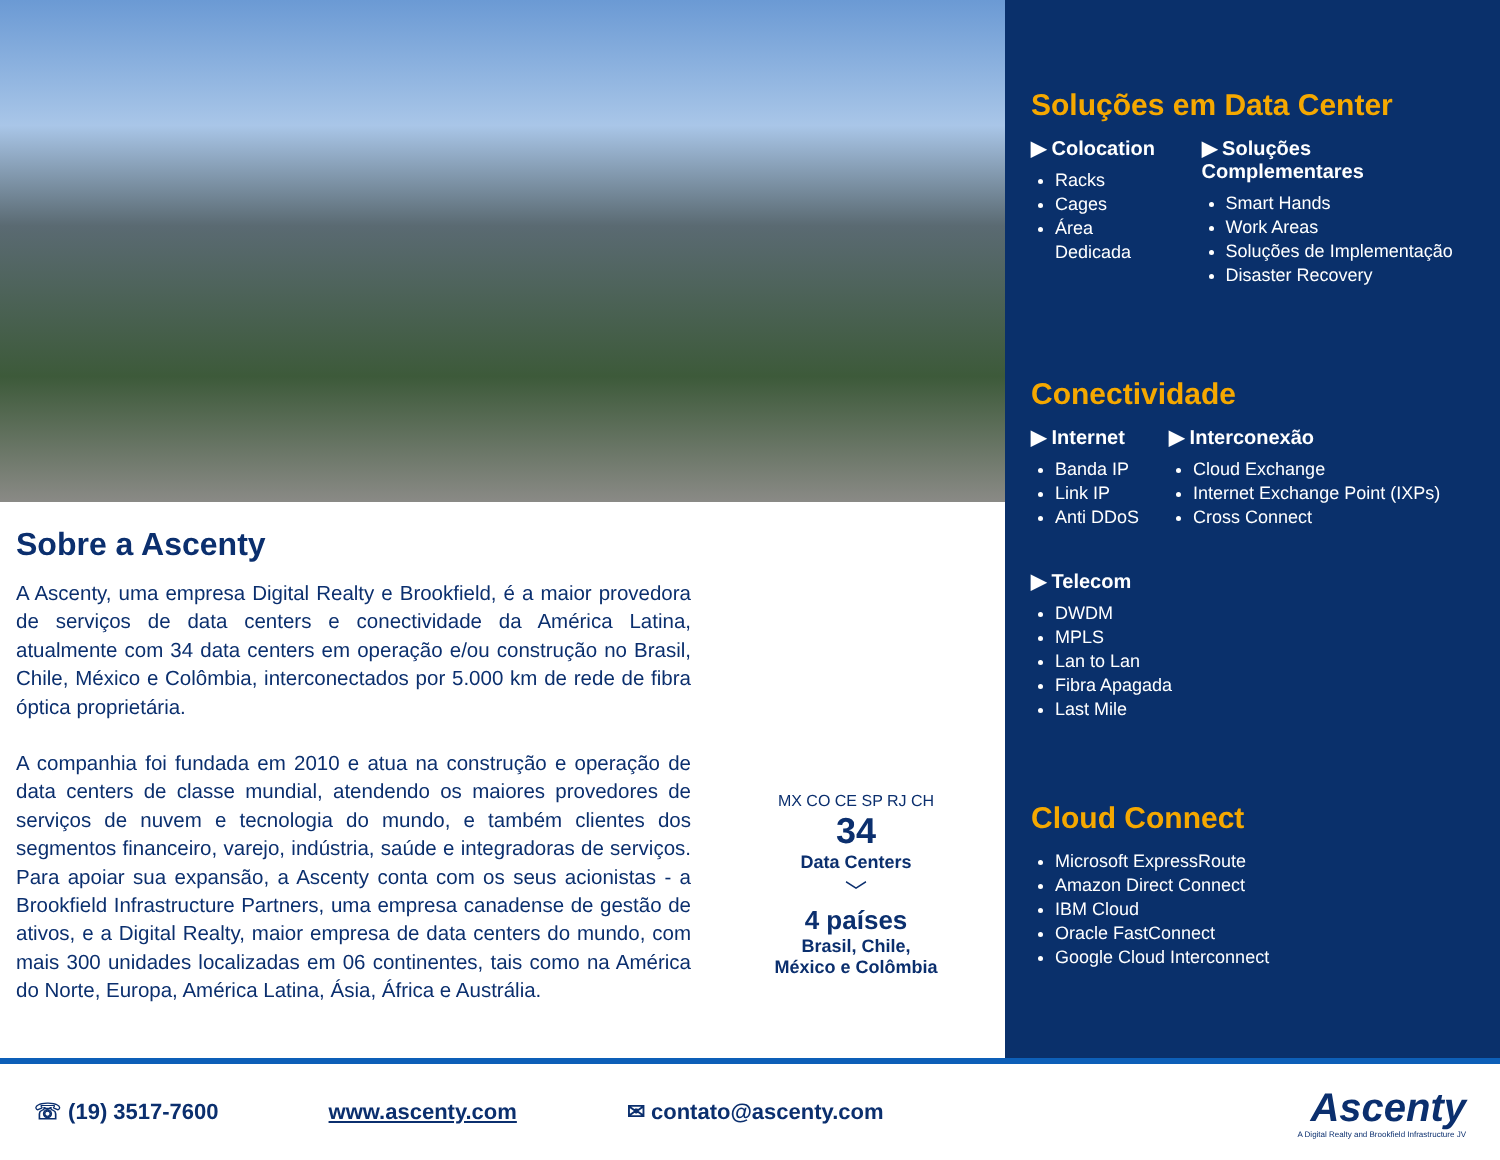Sobre a Ascenty
A Ascenty, uma empresa Digital Realty e Brookfield, é a maior provedora de serviços de data centers e conectividade da América Latina, atualmente com 34 data centers em operação e/ou construção no Brasil, Chile, México e Colômbia, interconectados por 5.000 km de rede de fibra óptica proprietária.
A companhia foi fundada em 2010 e atua na construção e operação de data centers de classe mundial, atendendo os maiores provedores de serviços de nuvem e tecnologia do mundo, e também clientes dos segmentos financeiro, varejo, indústria, saúde e integradoras de serviços. Para apoiar sua expansão, a Ascenty conta com os seus acionistas - a Brookfield Infrastructure Partners, uma empresa canadense de gestão de ativos, e a Digital Realty, maior empresa de data centers do mundo, com mais 300 unidades localizadas em 06 continentes, tais como na América do Norte, Europa, América Latina, Ásia, África e Austrália.
MX CO CE SP RJ CH
34
Data Centers
﹀
4 países
Brasil, Chile,
México e Colômbia
Soluções em Data Center
▶ Colocation
Racks
Cages
Área Dedicada
▶ Soluções Complementares
Smart Hands
Work Areas
Soluções de Implementação
Disaster Recovery
Conectividade
▶ Internet
Banda IP
Link IP
Anti DDoS
▶ Interconexão
Cloud Exchange
Internet Exchange Point (IXPs)
Cross Connect
▶ Telecom
DWDM
MPLS
Lan to Lan
Fibra Apagada
Last Mile
Cloud Connect
Microsoft ExpressRoute
Amazon Direct Connect
IBM Cloud
Oracle FastConnect
Google Cloud Interconnect
☏ (19) 3517-7600 www.ascenty.com ✉ contato@ascenty.com
Ascenty
A Digital Realty and Brookfield Infrastructure JV